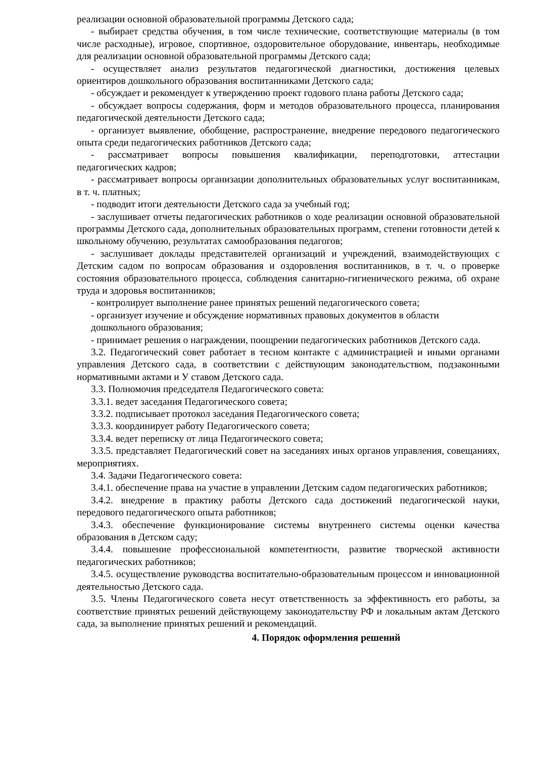реализации основной образовательной программы Детского сада;
- выбирает средства обучения, в том числе технические, соответствующие материалы (в том числе расходные), игровое, спортивное, оздоровительное оборудование, инвентарь, необходимые для реализации основной образовательной программы Детского сада;
- осуществляет анализ результатов педагогической диагностики, достижения целевых ориентиров дошкольного образования воспитанниками Детского сада;
- обсуждает и рекомендует к утверждению проект годового плана работы Детского сада;
- обсуждает вопросы содержания, форм и методов образовательного процесса, планирования педагогической деятельности Детского сада;
- организует выявление, обобщение, распространение, внедрение передового педагогического опыта среди педагогических работников Детского сада;
- рассматривает вопросы повышения квалификации, переподготовки, аттестации педагогических кадров;
- рассматривает вопросы организации дополнительных образовательных услуг воспитанникам, в т. ч. платных;
- подводит итоги деятельности Детского сада за учебный год;
- заслушивает отчеты педагогических работников о ходе реализации основной образовательной программы Детского сада, дополнительных образовательных программ, степени готовности детей к школьному обучению, результатах самообразования педагогов;
- заслушивает доклады представителей организаций и учреждений, взаимодействующих с Детским садом по вопросам образования и оздоровления воспитанников, в т. ч. о проверке состояния образовательного процесса, соблюдения санитарно-гигиенического режима, об охране труда и здоровья воспитанников;
- контролирует выполнение ранее принятых решений педагогического совета;
- организует изучение и обсуждение нормативных правовых документов в области
дошкольного образования;
- принимает решения о награждении, поощрении педагогических работников Детского сада.
3.2. Педагогический совет работает в тесном контакте с администрацией и иными органами управления Детского сада, в соответствии с действующим законодательством, подзаконными нормативными актами и У ставом Детского сада.
3.3. Полномочия председателя Педагогического совета:
3.3.1. ведет заседания Педагогического совета;
3.3.2. подписывает протокол заседания Педагогического совета;
3.3.3. координирует работу Педагогического совета;
3.3.4. ведет переписку от лица Педагогического совета;
3.3.5. представляет Педагогический совет на заседаниях иных органов управления, совещаниях, мероприятиях.
3.4. Задачи Педагогического совета:
3.4.1. обеспечение права на участие в управлении Детским садом педагогических работников;
3.4.2. внедрение в практику работы Детского сада достижений педагогической науки, передового педагогического опыта работников;
3.4.3. обеспечение функционирование системы внутреннего системы оценки качества образования в Детском саду;
3.4.4. повышение профессиональной компетентности, развитие творческой активности педагогических работников;
3.4.5. осуществление руководства воспитательно-образовательным процессом и инновационной деятельностью Детского сада.
3.5. Члены Педагогического совета несут ответственность за эффективность его работы, за соответствие принятых решений действующему законодательству РФ и локальным актам Детского сада, за выполнение принятых решений и рекомендаций.
4. Порядок оформления решений